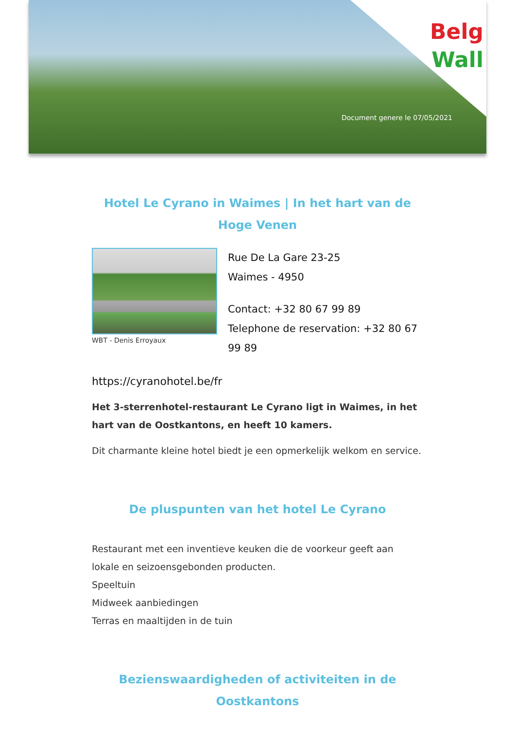Belg
Wall
Document genere le 07/05/2021
Hotel Le Cyrano in Waimes | In het hart van de Hoge Venen
WBT - Denis Erroyaux
Rue De La Gare 23-25
Waimes - 4950
Contact: +32 80 67 99 89
Telephone de reservation: +32 80 67 99 89
https://cyranohotel.be/fr
Het 3-sterrenhotel-restaurant Le Cyrano ligt in Waimes, in het hart van de Oostkantons, en heeft 10 kamers.
Dit charmante kleine hotel biedt je een opmerkelijk welkom en service.
De pluspunten van het hotel Le Cyrano
Restaurant met een inventieve keuken die de voorkeur geeft aan lokale en seizoensgebonden producten.
Speeltuin
Midweek aanbiedingen
Terras en maaltijden in de tuin
Bezienswaardigheden of activiteiten in de Oostkantons